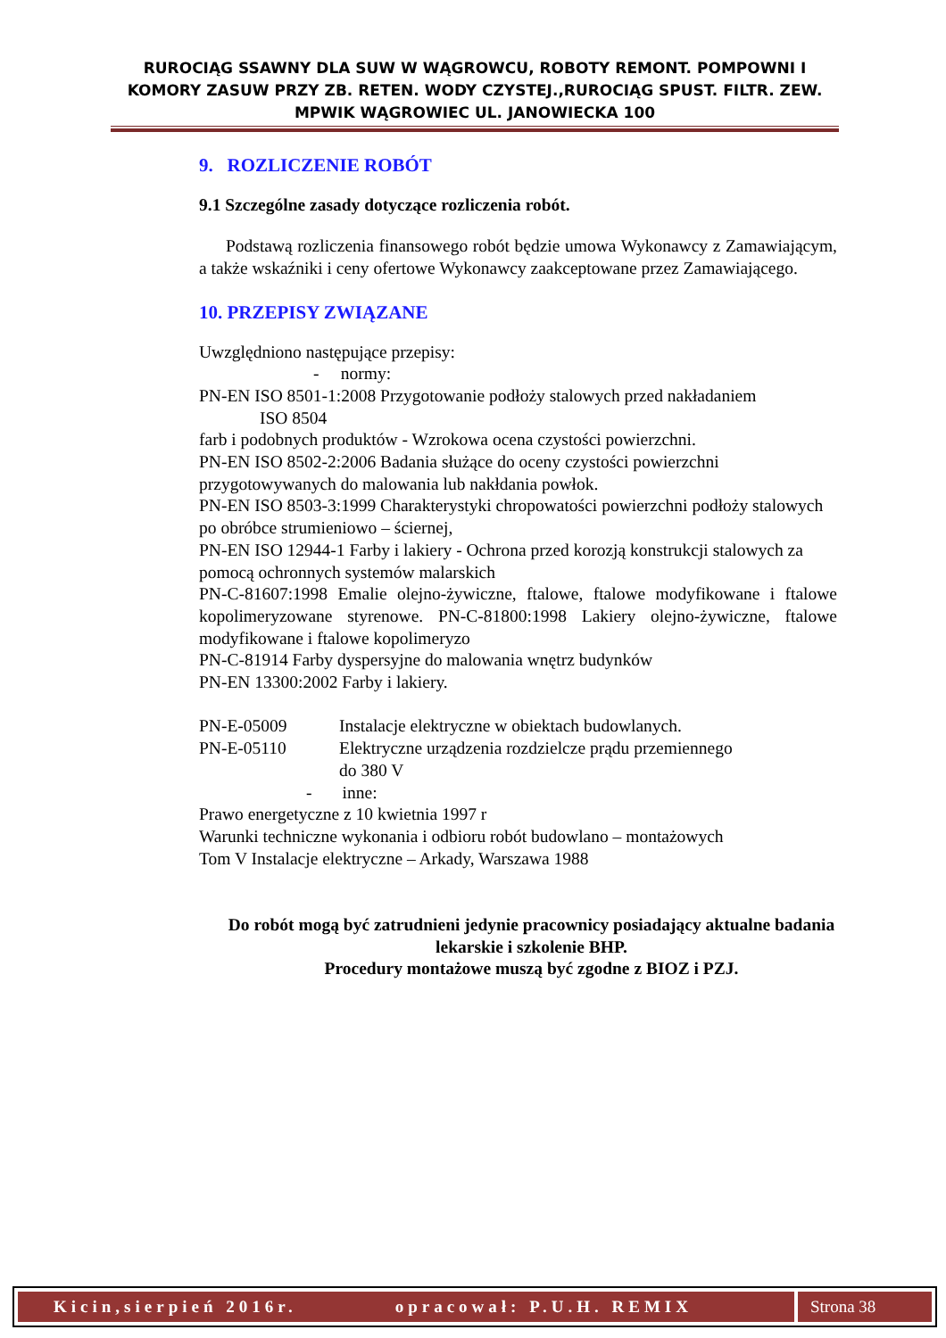RUROCIĄG SSAWNY DLA SUW W WĄGROWCU, ROBOTY REMONT. POMPOWNI I KOMORY ZASUW PRZY ZB. RETEN. WODY CZYSTEJ.,RUROCIĄG SPUST. FILTR. ZEW. MPWIK WĄGROWIEC UL. JANOWIECKA 100
9. ROZLICZENIE ROBÓT
9.1 Szczególne zasady dotyczące rozliczenia robót.
Podstawą rozliczenia finansowego robót będzie umowa Wykonawcy z Zamawiającym, a także wskaźniki i ceny ofertowe Wykonawcy zaakceptowane przez Zamawiającego.
10. PRZEPISY ZWIĄZANE
Uwzględniono następujące przepisy:
- normy:
PN-EN ISO 8501-1:2008 Przygotowanie podłoży stalowych przed nakładaniem
ISO 8504
farb i podobnych produktów - Wzrokowa ocena czystości powierzchni.
PN-EN ISO 8502-2:2006 Badania służące do oceny czystości powierzchni przygotowywanych do malowania lub nakłdania powłok.
PN-EN ISO 8503-3:1999 Charakterystyki chropowatości powierzchni podłoży stalowych po obróbce strumieniowo – ściernej,
PN-EN ISO 12944-1 Farby i lakiery - Ochrona przed korozją konstrukcji stalowych za pomocą ochronnych systemów malarskich
PN-C-81607:1998 Emalie olejno-żywiczne, ftalowe, ftalowe modyfikowane i ftalowe kopolimeryzowane styrenowe. PN-C-81800:1998 Lakiery olejno-żywiczne, ftalowe modyfikowane i ftalowe kopolimeryzo
PN-C-81914 Farby dyspersyjne do malowania wnętrz budynków
PN-EN 13300:2002 Farby i lakiery.
PN-E-05009 Instalacje elektryczne w obiektach budowlanych.
PN-E-05110 Elektryczne urządzenia rozdzielcze prądu przemiennego
do 380 V
- inne:
Prawo energetyczne z 10 kwietnia 1997 r
Warunki techniczne wykonania i odbioru robót budowlano – montażowych
Tom V Instalacje elektryczne – Arkady, Warszawa 1988
Do robót mogą być zatrudnieni jedynie pracownicy posiadający aktualne badania lekarskie i szkolenie BHP.
Procedury montażowe muszą być zgodne z BIOZ i PZJ.
Kicin,sierpień 2016r. opracował: P.U.H. REMIX Strona 38